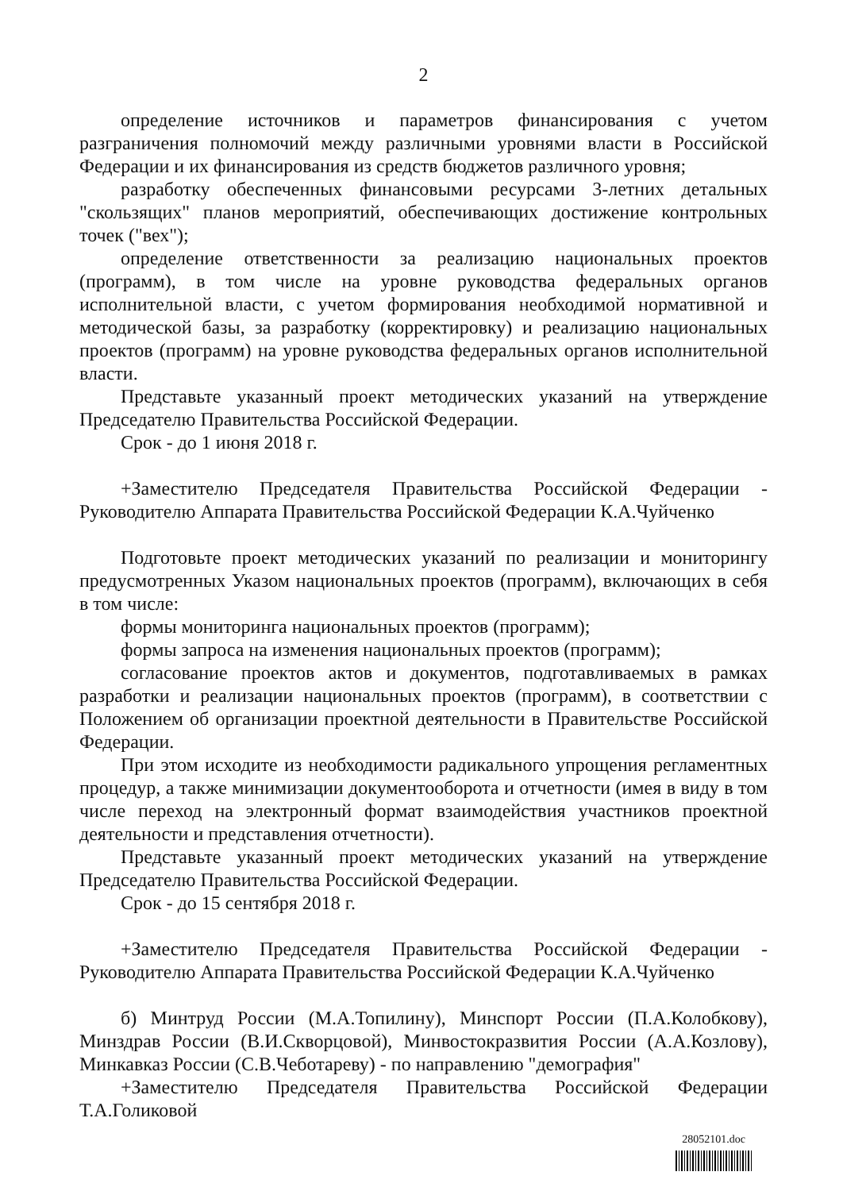2
определение источников и параметров финансирования с учетом разграничения полномочий между различными уровнями власти в Российской Федерации и их финансирования из средств бюджетов различного уровня;
разработку обеспеченных финансовыми ресурсами 3-летних детальных "скользящих" планов мероприятий, обеспечивающих достижение контрольных точек ("вех");
определение ответственности за реализацию национальных проектов (программ), в том числе на уровне руководства федеральных органов исполнительной власти, с учетом формирования необходимой нормативной и методической базы, за разработку (корректировку) и реализацию национальных проектов (программ) на уровне руководства федеральных органов исполнительной власти.
Представьте указанный проект методических указаний на утверждение Председателю Правительства Российской Федерации.
Срок - до 1 июня 2018 г.
+Заместителю Председателя Правительства Российской Федерации - Руководителю Аппарата Правительства Российской Федерации К.А.Чуйченко
Подготовьте проект методических указаний по реализации и мониторингу предусмотренных Указом национальных проектов (программ), включающих в себя в том числе:
формы мониторинга национальных проектов (программ);
формы запроса на изменения национальных проектов (программ);
согласование проектов актов и документов, подготавливаемых в рамках разработки и реализации национальных проектов (программ), в соответствии с Положением об организации проектной деятельности в Правительстве Российской Федерации.
При этом исходите из необходимости радикального упрощения регламентных процедур, а также минимизации документооборота и отчетности (имея в виду в том числе переход на электронный формат взаимодействия участников проектной деятельности и представления отчетности).
Представьте указанный проект методических указаний на утверждение Председателю Правительства Российской Федерации.
Срок - до 15 сентября 2018 г.
+Заместителю Председателя Правительства Российской Федерации - Руководителю Аппарата Правительства Российской Федерации К.А.Чуйченко
б) Минтруд России (М.А.Топилину), Минспорт России (П.А.Колобкову), Минздрав России (В.И.Скворцовой), Минвостокразвития России (А.А.Козлову), Минкавказ России (С.В.Чеботареву) - по направлению "демография"
+Заместителю Председателя Правительства Российской Федерации Т.А.Голиковой
28052101.doc